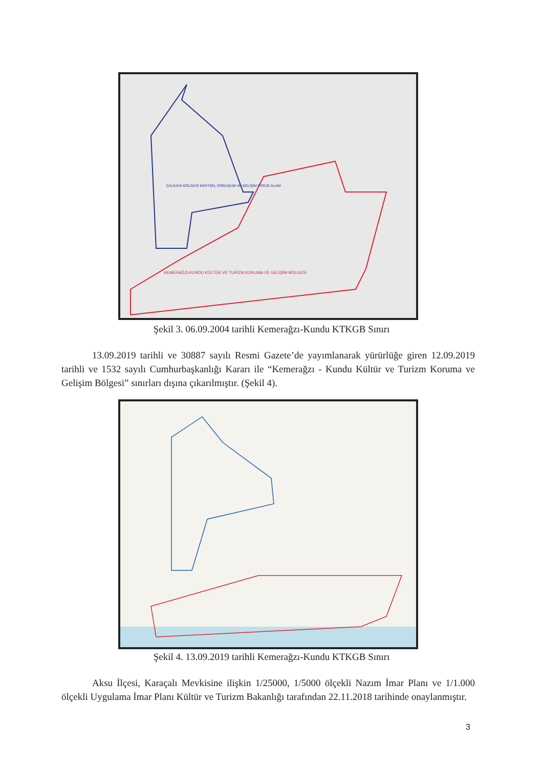ÇALKAYA BÖLGESİ KENTSEL DÖNÜŞÜM VE GELİŞİM PROJE ALANI
KEMERAĞZI-KUNDU KÜLTÜR VE TURİZM KORUMA VE GELİŞİM BÖLGESİ
Şekil 3. 06.09.2004 tarihli Kemerağzı-Kundu KTKGB Sınırı
13.09.2019 tarihli ve 30887 sayılı Resmi Gazete’de yayımlanarak yürürlüğe giren 12.09.2019 tarihli ve 1532 sayılı Cumhurbaşkanlığı Kararı ile “Kemerağzı - Kundu Kültür ve Turizm Koruma ve Gelişim Bölgesi” sınırları dışına çıkarılmıştır. (Şekil 4).
Şekil 4. 13.09.2019 tarihli Kemerağzı-Kundu KTKGB Sınırı
Aksu İlçesi, Karaçalı Mevkisine ilişkin 1/25000, 1/5000 ölçekli Nazım İmar Planı ve 1/1.000 ölçekli Uygulama İmar Planı Kültür ve Turizm Bakanlığı tarafından 22.11.2018 tarihinde onaylanmıştır.
3